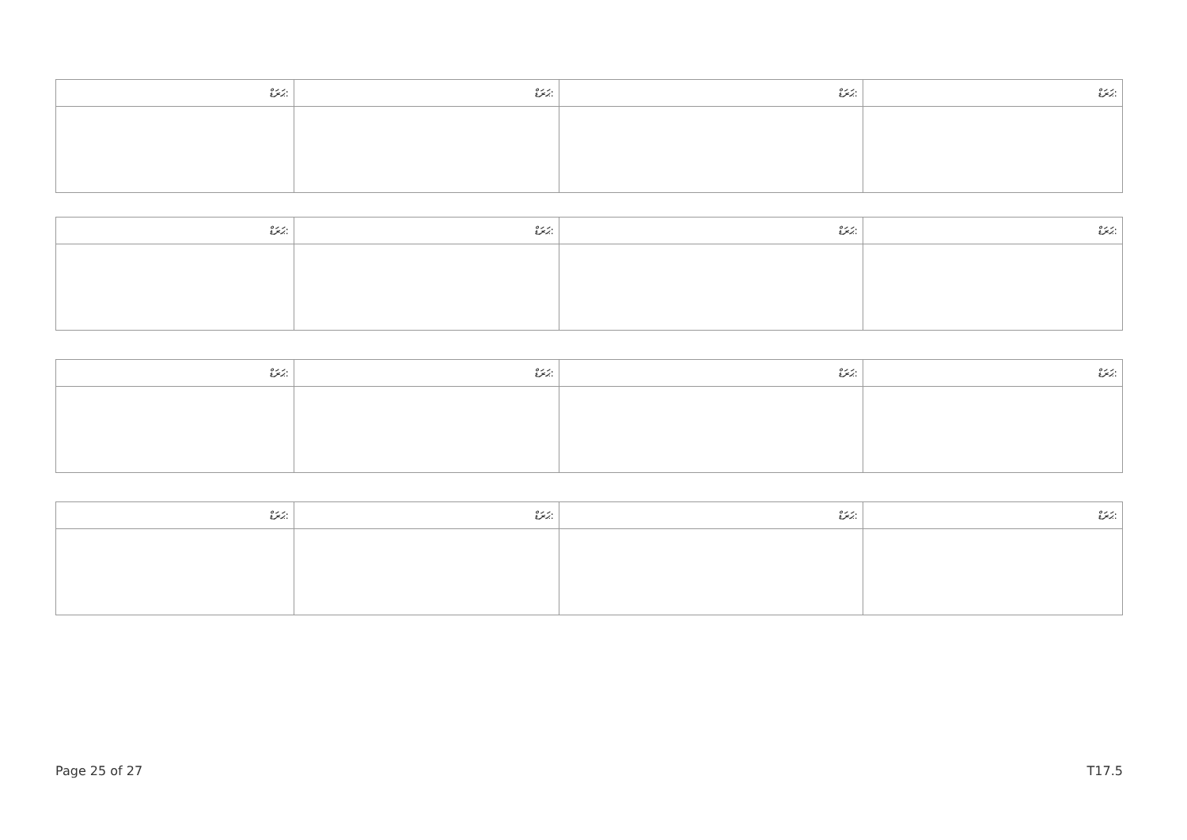| ޙަރަޑް: | ޙަރަޑް: | ޙަރަޑް: | ޙަރަޑް: |
| --- | --- | --- | --- |
| ޙަރަޑް: | ޙަރަޑް: | ޙަރަޑް: | ޙަރަޑް: |
| --- | --- | --- | --- |
| ޙަރަޑް: | ޙަރަޑް: | ޙަރަޑް: | ޙަރަޑް: |
| --- | --- | --- | --- |
| ޙަރަޑް: | ޙަރަޑް: | ޙަރަޑް: | ޙަރަޑް: |
| --- | --- | --- | --- |
Page 25 of 27 T17.5